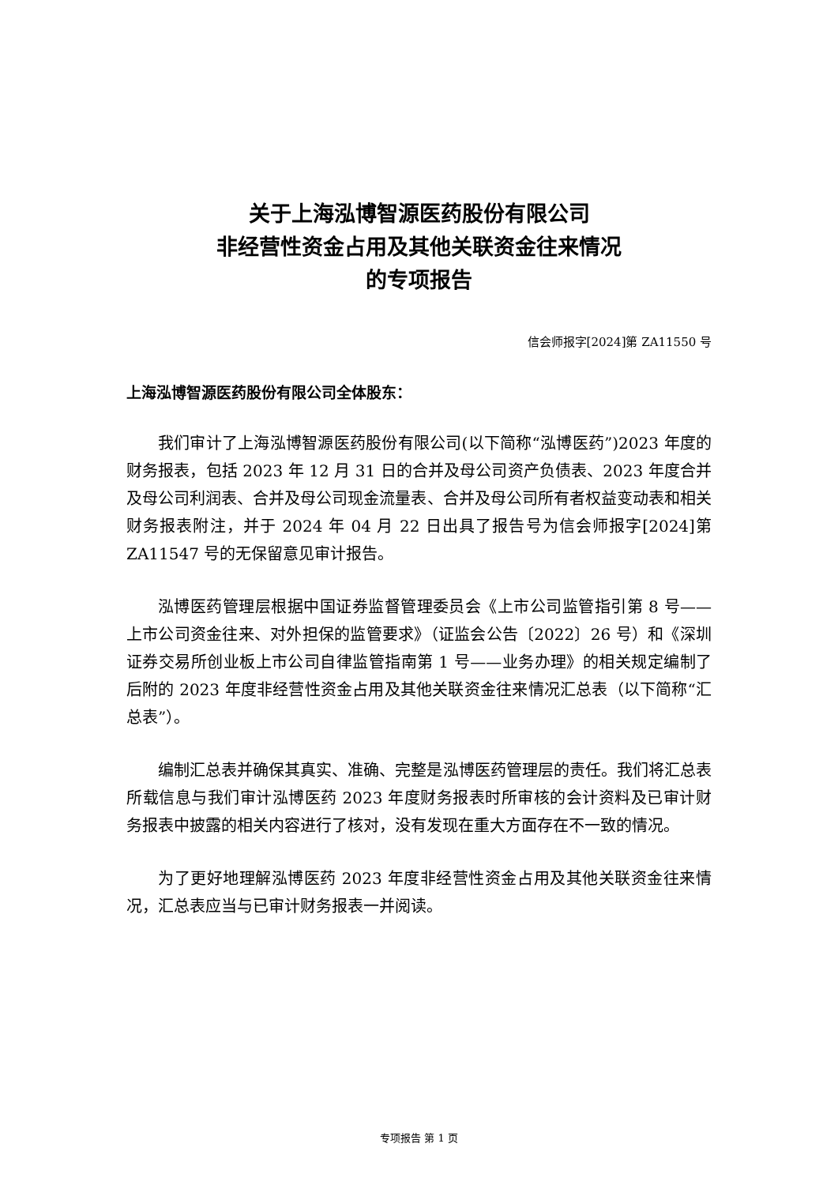关于上海泓博智源医药股份有限公司
非经营性资金占用及其他关联资金往来情况
的专项报告
信会师报字[2024]第 ZA11550 号
上海泓博智源医药股份有限公司全体股东：
我们审计了上海泓博智源医药股份有限公司(以下简称“泓博医药”)2023 年度的财务报表，包括 2023 年 12 月 31 日的合并及母公司资产负债表、2023 年度合并及母公司利润表、合并及母公司现金流量表、合并及母公司所有者权益变动表和相关财务报表附注，并于 2024 年 04 月 22 日出具了报告号为信会师报字[2024]第 ZA11547 号的无保留意见审计报告。
泓博医药管理层根据中国证券监督管理委员会《上市公司监管指引第 8 号——上市公司资金往来、对外担保的监管要求》（证监会公告〔2022〕26 号）和《深圳证券交易所创业板上市公司自律监管指南第 1 号——业务办理》的相关规定编制了后附的 2023 年度非经营性资金占用及其他关联资金往来情况汇总表（以下简称“汇总表”）。
编制汇总表并确保其真实、准确、完整是泓博医药管理层的责任。我们将汇总表所载信息与我们审计泓博医药 2023 年度财务报表时所审核的会计资料及已审计财务报表中披露的相关内容进行了核对，没有发现在重大方面存在不一致的情况。
为了更好地理解泓博医药 2023 年度非经营性资金占用及其他关联资金往来情况，汇总表应当与已审计财务报表一并阅读。
专项报告 第 1 页